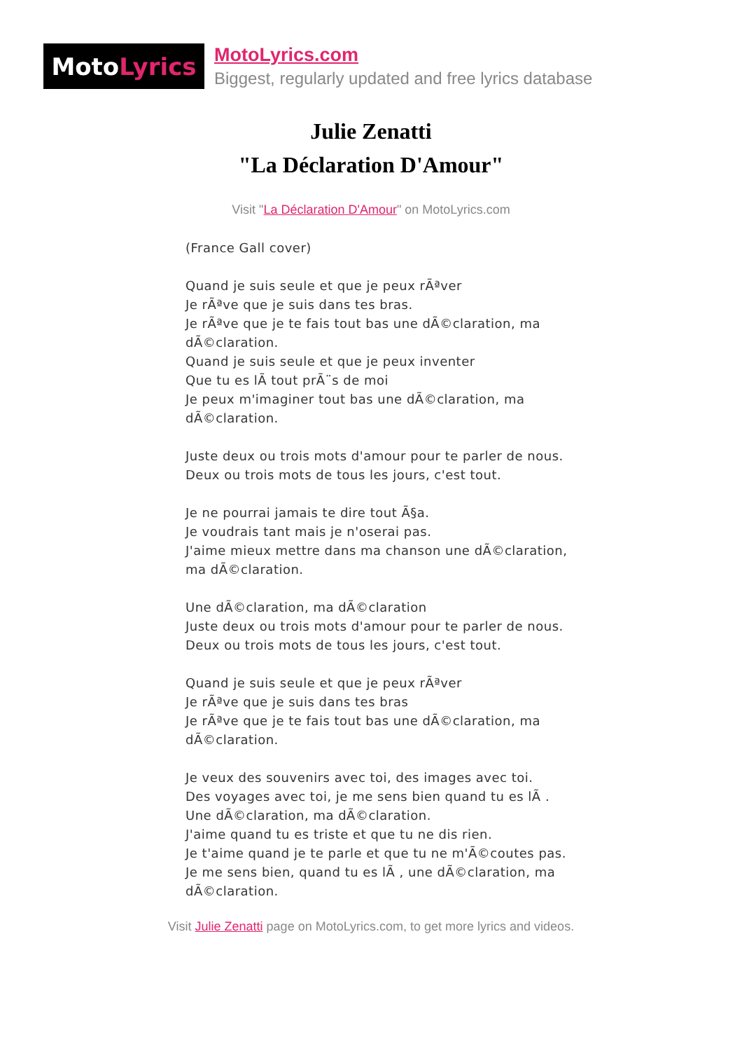Moto Lyrics
MotoLyrics.com
Biggest, regularly updated and free lyrics database
Julie Zenatti
"La Déclaration D'Amour"
Visit "La Déclaration D'Amour" on MotoLyrics.com
(France Gall cover)
Quand je suis seule et que je peux rÃªver
Je rÃªve que je suis dans tes bras.
Je rÃªve que je te fais tout bas une dÃ©claration, ma dÃ©claration.
Quand je suis seule et que je peux inventer
Que tu es lÃ tout prÃ¨s de moi
Je peux m'imaginer tout bas une dÃ©claration, ma dÃ©claration.
Juste deux ou trois mots d'amour pour te parler de nous.
Deux ou trois mots de tous les jours, c'est tout.
Je ne pourrai jamais te dire tout Ã§a.
Je voudrais tant mais je n'oserai pas.
J'aime mieux mettre dans ma chanson une dÃ©claration, ma dÃ©claration.
Une dÃ©claration, ma dÃ©claration
Juste deux ou trois mots d'amour pour te parler de nous.
Deux ou trois mots de tous les jours, c'est tout.
Quand je suis seule et que je peux rÃªver
Je rÃªve que je suis dans tes bras
Je rÃªve que je te fais tout bas une dÃ©claration, ma dÃ©claration.
Je veux des souvenirs avec toi, des images avec toi.
Des voyages avec toi, je me sens bien quand tu es lÃ .
Une dÃ©claration, ma dÃ©claration.
J'aime quand tu es triste et que tu ne dis rien.
Je t'aime quand je te parle et que tu ne m'Ã©coutes pas.
Je me sens bien, quand tu es lÃ , une dÃ©claration, ma dÃ©claration.
Visit Julie Zenatti page on MotoLyrics.com, to get more lyrics and videos.